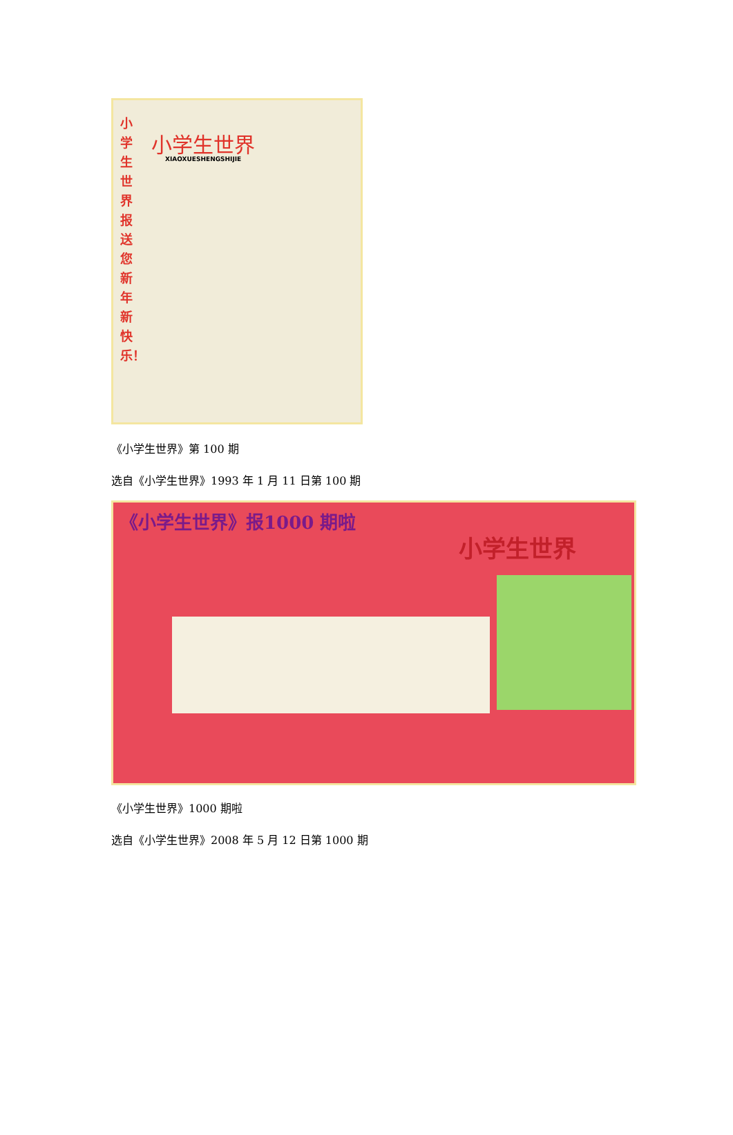小学生世界报送您新年新快乐！
小学生世界
XIAOXUESHENGSHIJIE
《小学生世界》第 100 期
选自《小学生世界》1993 年 1 月 11 日第 100 期
《小学生世界》报1000 期啦
小学生世界
《小学生世界》1000 期啦
选自《小学生世界》2008 年 5 月 12 日第 1000 期